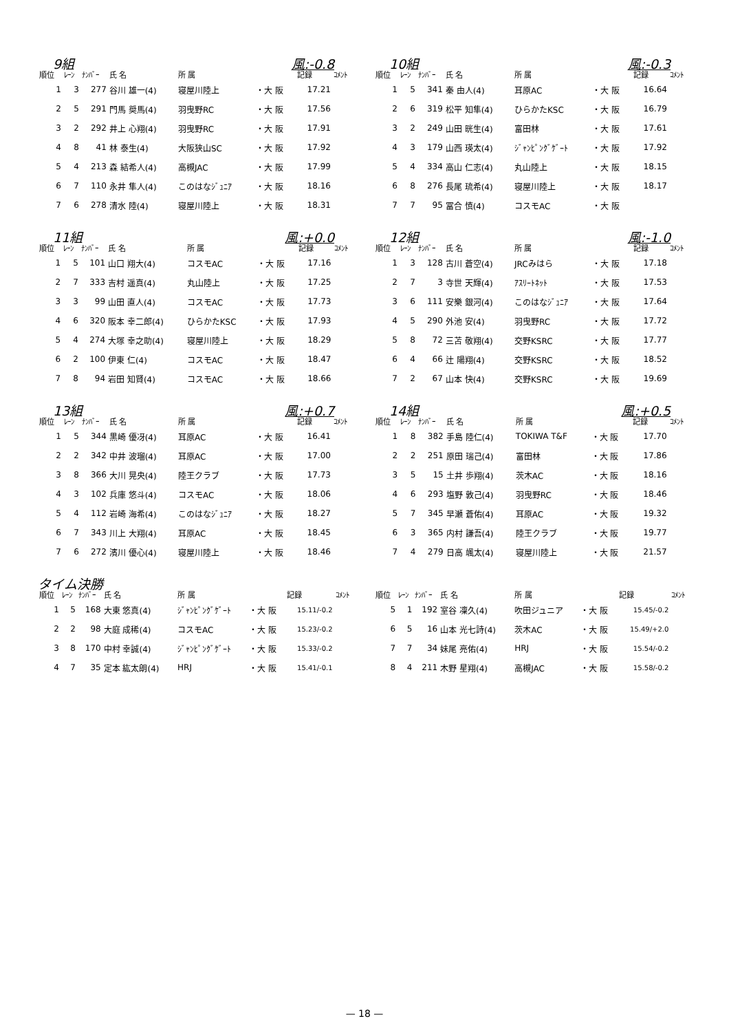9組 風:-0.8
| 順位 | ﾚｰﾝ | ﾅﾝﾊﾞｰ | 氏 名 | 所 属 | | 記録 | ｺﾒﾝﾄ |
| --- | --- | --- | --- | --- | --- | --- | --- |
| 1 | 3 | 277 | 谷川 雄一(4) | 寝屋川陸上 | ・大 阪 | 17.21 | |
| 2 | 5 | 291 | 門馬 奨馬(4) | 羽曳野RC | ・大 阪 | 17.56 | |
| 3 | 2 | 292 | 井上 心翔(4) | 羽曳野RC | ・大 阪 | 17.91 | |
| 4 | 8 | 41 | 林 泰生(4) | 大阪狭山SC | ・大 阪 | 17.92 | |
| 5 | 4 | 213 | 森 結希人(4) | 高槻JAC | ・大 阪 | 17.99 | |
| 6 | 7 | 110 | 永井 隼人(4) | このはなｼﾞｭﾆｱ | ・大 阪 | 18.16 | |
| 7 | 6 | 278 | 清水 陸(4) | 寝屋川陸上 | ・大 阪 | 18.31 | |
10組 風:-0.3
| 順位 | ﾚｰﾝ | ﾅﾝﾊﾞｰ | 氏 名 | 所 属 | | 記録 | ｺﾒﾝﾄ |
| --- | --- | --- | --- | --- | --- | --- | --- |
| 1 | 5 | 341 | 秦 由人(4) | 耳原AC | ・大 阪 | 16.64 | |
| 2 | 6 | 319 | 松平 知隼(4) | ひらかたKSC | ・大 阪 | 16.79 | |
| 3 | 2 | 249 | 山田 晄生(4) | 富田林 | ・大 阪 | 17.61 | |
| 4 | 3 | 179 | 山西 瑛太(4) | ｼﾞｬﾝﾋﾟﾝｸﾞｹﾞｰﾄ | ・大 阪 | 17.92 | |
| 5 | 4 | 334 | 高山 仁志(4) | 丸山陸上 | ・大 阪 | 18.15 | |
| 6 | 8 | 276 | 長尾 琉希(4) | 寝屋川陸上 | ・大 阪 | 18.17 | |
| 7 | 7 | 95 | 冨合 慎(4) | コスモAC | ・大 阪 | | |
11組 風:+0.0
| 順位 | ﾚｰﾝ | ﾅﾝﾊﾞｰ | 氏 名 | 所 属 | | 記録 | ｺﾒﾝﾄ |
| --- | --- | --- | --- | --- | --- | --- | --- |
| 1 | 5 | 101 | 山口 翔大(4) | コスモAC | ・大 阪 | 17.16 | |
| 2 | 7 | 333 | 吉村 遥真(4) | 丸山陸上 | ・大 阪 | 17.25 | |
| 3 | 3 | 99 | 山田 直人(4) | コスモAC | ・大 阪 | 17.73 | |
| 4 | 6 | 320 | 阪本 幸二郎(4) | ひらかたKSC | ・大 阪 | 17.93 | |
| 5 | 4 | 274 | 大塚 幸之助(4) | 寝屋川陸上 | ・大 阪 | 18.29 | |
| 6 | 2 | 100 | 伊東 仁(4) | コスモAC | ・大 阪 | 18.47 | |
| 7 | 8 | 94 | 岩田 知賢(4) | コスモAC | ・大 阪 | 18.66 | |
12組 風:-1.0
| 順位 | ﾚｰﾝ | ﾅﾝﾊﾞｰ | 氏 名 | 所 属 | | 記録 | ｺﾒﾝﾄ |
| --- | --- | --- | --- | --- | --- | --- | --- |
| 1 | 3 | 128 | 古川 蒼空(4) | JRCみはら | ・大 阪 | 17.18 | |
| 2 | 7 | 3 | 寺世 天輝(4) | ｱｽﾘｰﾄﾈｯﾄ | ・大 阪 | 17.53 | |
| 3 | 6 | 111 | 安樂 銀河(4) | このはなｼﾞｭﾆｱ | ・大 阪 | 17.64 | |
| 4 | 5 | 290 | 外池 安(4) | 羽曳野RC | ・大 阪 | 17.72 | |
| 5 | 8 | 72 | 三苫 敬翔(4) | 交野KSRC | ・大 阪 | 17.77 | |
| 6 | 4 | 66 | 辻 陽翔(4) | 交野KSRC | ・大 阪 | 18.52 | |
| 7 | 2 | 67 | 山本 快(4) | 交野KSRC | ・大 阪 | 19.69 | |
13組 風:+0.7
| 順位 | ﾚｰﾝ | ﾅﾝﾊﾞｰ | 氏 名 | 所 属 | | 記録 | ｺﾒﾝﾄ |
| --- | --- | --- | --- | --- | --- | --- | --- |
| 1 | 5 | 344 | 黒崎 優冴(4) | 耳原AC | ・大 阪 | 16.41 | |
| 2 | 2 | 342 | 中井 波瑠(4) | 耳原AC | ・大 阪 | 17.00 | |
| 3 | 8 | 366 | 大川 晃央(4) | 陸王クラブ | ・大 阪 | 17.73 | |
| 4 | 3 | 102 | 兵庫 悠斗(4) | コスモAC | ・大 阪 | 18.06 | |
| 5 | 4 | 112 | 岩崎 海希(4) | このはなｼﾞｭﾆｱ | ・大 阪 | 18.27 | |
| 6 | 7 | 343 | 川上 大翔(4) | 耳原AC | ・大 阪 | 18.45 | |
| 7 | 6 | 272 | 濱川 優心(4) | 寝屋川陸上 | ・大 阪 | 18.46 | |
14組 風:+0.5
| 順位 | ﾚｰﾝ | ﾅﾝﾊﾞｰ | 氏 名 | 所 属 | | 記録 | ｺﾒﾝﾄ |
| --- | --- | --- | --- | --- | --- | --- | --- |
| 1 | 8 | 382 | 手島 陸仁(4) | TOKIWA T&F | ・大 阪 | 17.70 | |
| 2 | 2 | 251 | 原田 瑞己(4) | 富田林 | ・大 阪 | 17.86 | |
| 3 | 5 | 15 | 土井 歩翔(4) | 茨木AC | ・大 阪 | 18.16 | |
| 4 | 6 | 293 | 塩野 敦己(4) | 羽曳野RC | ・大 阪 | 18.46 | |
| 5 | 7 | 345 | 早瀬 蒼佑(4) | 耳原AC | ・大 阪 | 19.32 | |
| 6 | 3 | 365 | 内村 謙吾(4) | 陸王クラブ | ・大 阪 | 19.77 | |
| 7 | 4 | 279 | 日高 颯太(4) | 寝屋川陸上 | ・大 阪 | 21.57 | |
タイム決勝
| 順位 | ﾚｰﾝ | ﾅﾝﾊﾞｰ | 氏 名 | 所 属 | | 記録 | ｺﾒﾝﾄ |
| --- | --- | --- | --- | --- | --- | --- | --- |
| 1 | 5 | 168 | 大東 悠真(4) | ｼﾞｬﾝﾋﾟﾝｸﾞｹﾞｰﾄ | ・大 阪 | 15.11/-0.2 | |
| 2 | 2 | 98 | 大庭 成稀(4) | コスモAC | ・大 阪 | 15.23/-0.2 | |
| 3 | 8 | 170 | 中村 幸誠(4) | ｼﾞｬﾝﾋﾟﾝｸﾞｹﾞｰﾄ | ・大 阪 | 15.33/-0.2 | |
| 4 | 7 | 35 | 定本 紘太朗(4) | HRJ | ・大 阪 | 15.41/-0.1 | |
| 順位 | ﾚｰﾝ | ﾅﾝﾊﾞｰ | 氏 名 | 所 属 | | 記録 | ｺﾒﾝﾄ |
| --- | --- | --- | --- | --- | --- | --- | --- |
| 5 | 1 | 192 | 室谷 凜久(4) | 吹田ジュニア | ・大 阪 | 15.45/-0.2 | |
| 6 | 5 | 16 | 山本 光七詩(4) | 茨木AC | ・大 阪 | 15.49/+2.0 | |
| 7 | 7 | 34 | 妹尾 亮佑(4) | HRJ | ・大 阪 | 15.54/-0.2 | |
| 8 | 4 | 211 | 木野 星翔(4) | 高槻JAC | ・大 阪 | 15.58/-0.2 | |
— 18 —